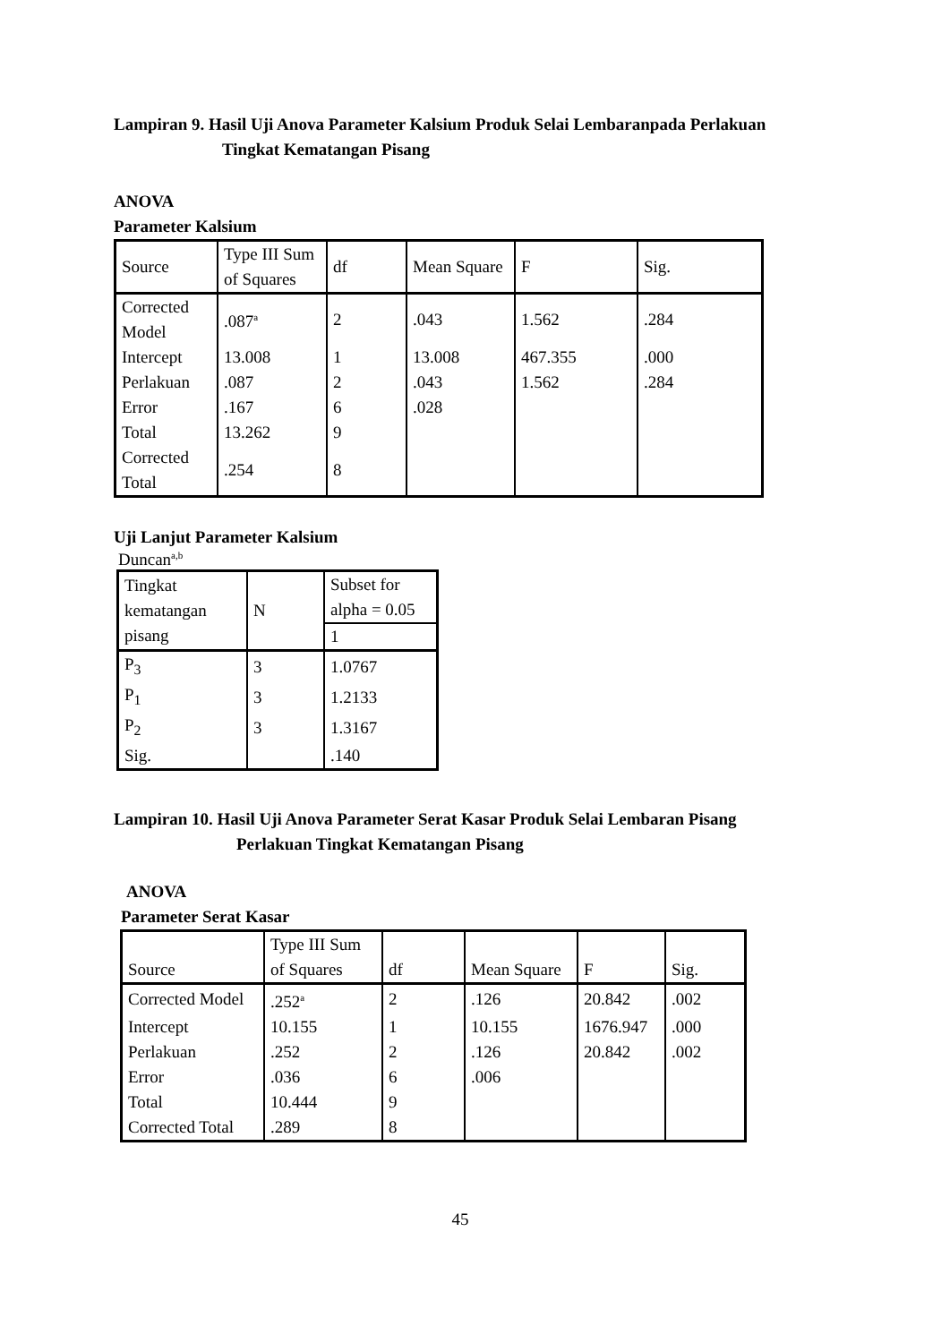Lampiran 9. Hasil Uji Anova Parameter Kalsium Produk Selai Lembaranpada Perlakuan
Tingkat Kematangan Pisang
ANOVA
Parameter Kalsium
| Source | Type III Sum of Squares | df | Mean Square | F | Sig. |
| Corrected Model | .087<sup>a</sup> | 2 | .043 | 1.562 | .284 |
| Intercept | 13.008 | 1 | 13.008 | 467.355 | .000 |
| Perlakuan | .087 | 2 | .043 | 1.562 | .284 |
| Error | .167 | 6 | .028 | | |
| Total | 13.262 | 9 | | | |
| Corrected Total | .254 | 8 | | | |
Uji Lanjut Parameter Kalsium
Duncan<sup>a,b</sup>
| Tingkat kematangan pisang | N | Subset for alpha = 0.05 |
| | | 1 |
| P<sub>3</sub> | 3 | 1.0767 |
| P<sub>1</sub> | 3 | 1.2133 |
| P<sub>2</sub> | 3 | 1.3167 |
| Sig. | | .140 |
Lampiran 10. Hasil Uji Anova Parameter Serat Kasar Produk Selai Lembaran Pisang
Perlakuan Tingkat Kematangan Pisang
ANOVA
Parameter Serat Kasar
| Source | Type III Sum of Squares | df | Mean Square | F | Sig. |
| Corrected Model | .252<sup>a</sup> | 2 | .126 | 20.842 | .002 |
| Intercept | 10.155 | 1 | 10.155 | 1676.947 | .000 |
| Perlakuan | .252 | 2 | .126 | 20.842 | .002 |
| Error | .036 | 6 | .006 | | |
| Total | 10.444 | 9 | | | |
| Corrected Total | .289 | 8 | | | |
45